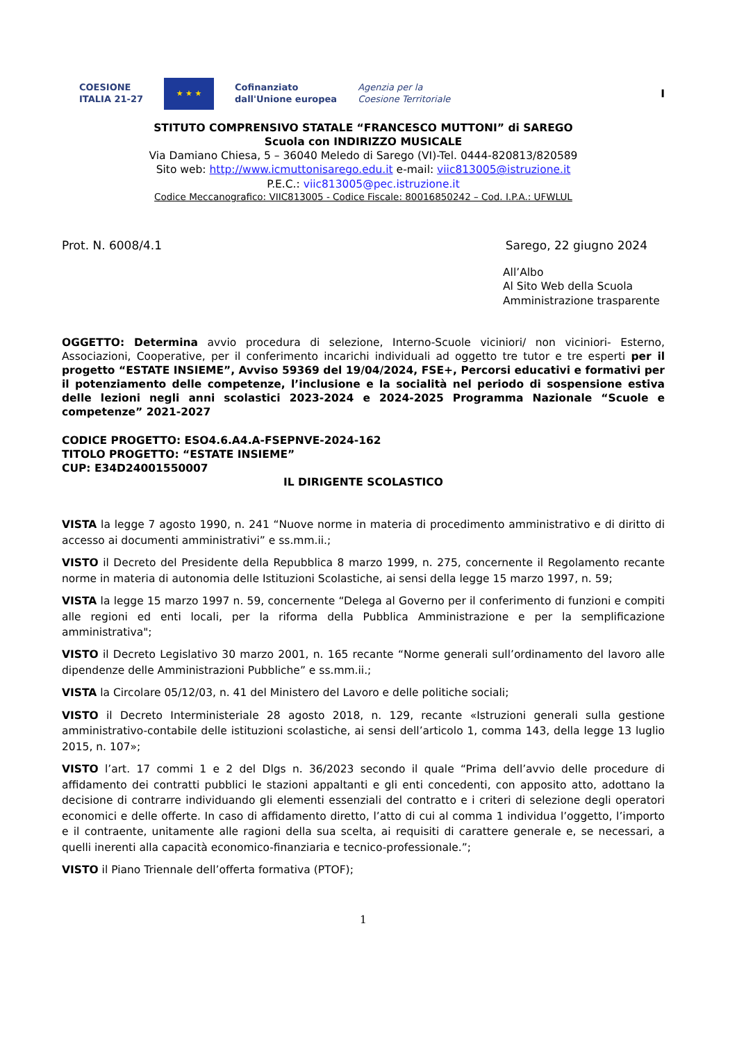COESIONE
ITALIA 21-27
★ ★ ★
Cofinanziato
dall'Unione europea
Agenzia per la
Coesione Territoriale
I
STITUTO COMPRENSIVO STATALE “FRANCESCO MUTTONI” di SAREGO
Scuola con INDIRIZZO MUSICALE
Via Damiano Chiesa, 5 – 36040 Meledo di Sarego (VI)-Tel. 0444-820813/820589
Sito web: http://www.icmuttonisarego.edu.it e-mail: viic813005@istruzione.it
P.E.C.: viic813005@pec.istruzione.it
Codice Meccanografico: VIIC813005 - Codice Fiscale: 80016850242 – Cod. I.P.A.: UFWLUL
Prot. N. 6008/4.1 Sarego, 22 giugno 2024
All’Albo
Al Sito Web della Scuola
Amministrazione trasparente
OGGETTO: Determina avvio procedura di selezione, Interno-Scuole viciniori/ non viciniori- Esterno, Associazioni, Cooperative, per il conferimento incarichi individuali ad oggetto tre tutor e tre esperti per il progetto “ESTATE INSIEME”, Avviso 59369 del 19/04/2024, FSE+, Percorsi educativi e formativi per il potenziamento delle competenze, l’inclusione e la socialità nel periodo di sospensione estiva delle lezioni negli anni scolastici 2023-2024 e 2024-2025 Programma Nazionale “Scuole e competenze” 2021-2027
CODICE PROGETTO: ESO4.6.A4.A-FSEPNVE-2024-162
TITOLO PROGETTO: “ESTATE INSIEME”
CUP: E34D24001550007
IL DIRIGENTE SCOLASTICO
VISTA la legge 7 agosto 1990, n. 241 “Nuove norme in materia di procedimento amministrativo e di diritto di accesso ai documenti amministrativi” e ss.mm.ii.;
VISTO il Decreto del Presidente della Repubblica 8 marzo 1999, n. 275, concernente il Regolamento recante norme in materia di autonomia delle Istituzioni Scolastiche, ai sensi della legge 15 marzo 1997, n. 59;
VISTA la legge 15 marzo 1997 n. 59, concernente “Delega al Governo per il conferimento di funzioni e compiti alle regioni ed enti locali, per la riforma della Pubblica Amministrazione e per la semplificazione amministrativa";
VISTO il Decreto Legislativo 30 marzo 2001, n. 165 recante “Norme generali sull’ordinamento del lavoro alle dipendenze delle Amministrazioni Pubbliche” e ss.mm.ii.;
VISTA la Circolare 05/12/03, n. 41 del Ministero del Lavoro e delle politiche sociali;
VISTO il Decreto Interministeriale 28 agosto 2018, n. 129, recante «Istruzioni generali sulla gestione amministrativo-contabile delle istituzioni scolastiche, ai sensi dell’articolo 1, comma 143, della legge 13 luglio 2015, n. 107»;
VISTO l’art. 17 commi 1 e 2 del Dlgs n. 36/2023 secondo il quale “Prima dell’avvio delle procedure di affidamento dei contratti pubblici le stazioni appaltanti e gli enti concedenti, con apposito atto, adottano la decisione di contrarre individuando gli elementi essenziali del contratto e i criteri di selezione degli operatori economici e delle offerte. In caso di affidamento diretto, l’atto di cui al comma 1 individua l’oggetto, l’importo e il contraente, unitamente alle ragioni della sua scelta, ai requisiti di carattere generale e, se necessari, a quelli inerenti alla capacità economico-finanziaria e tecnico-professionale.”;
VISTO il Piano Triennale dell’offerta formativa (PTOF);
1